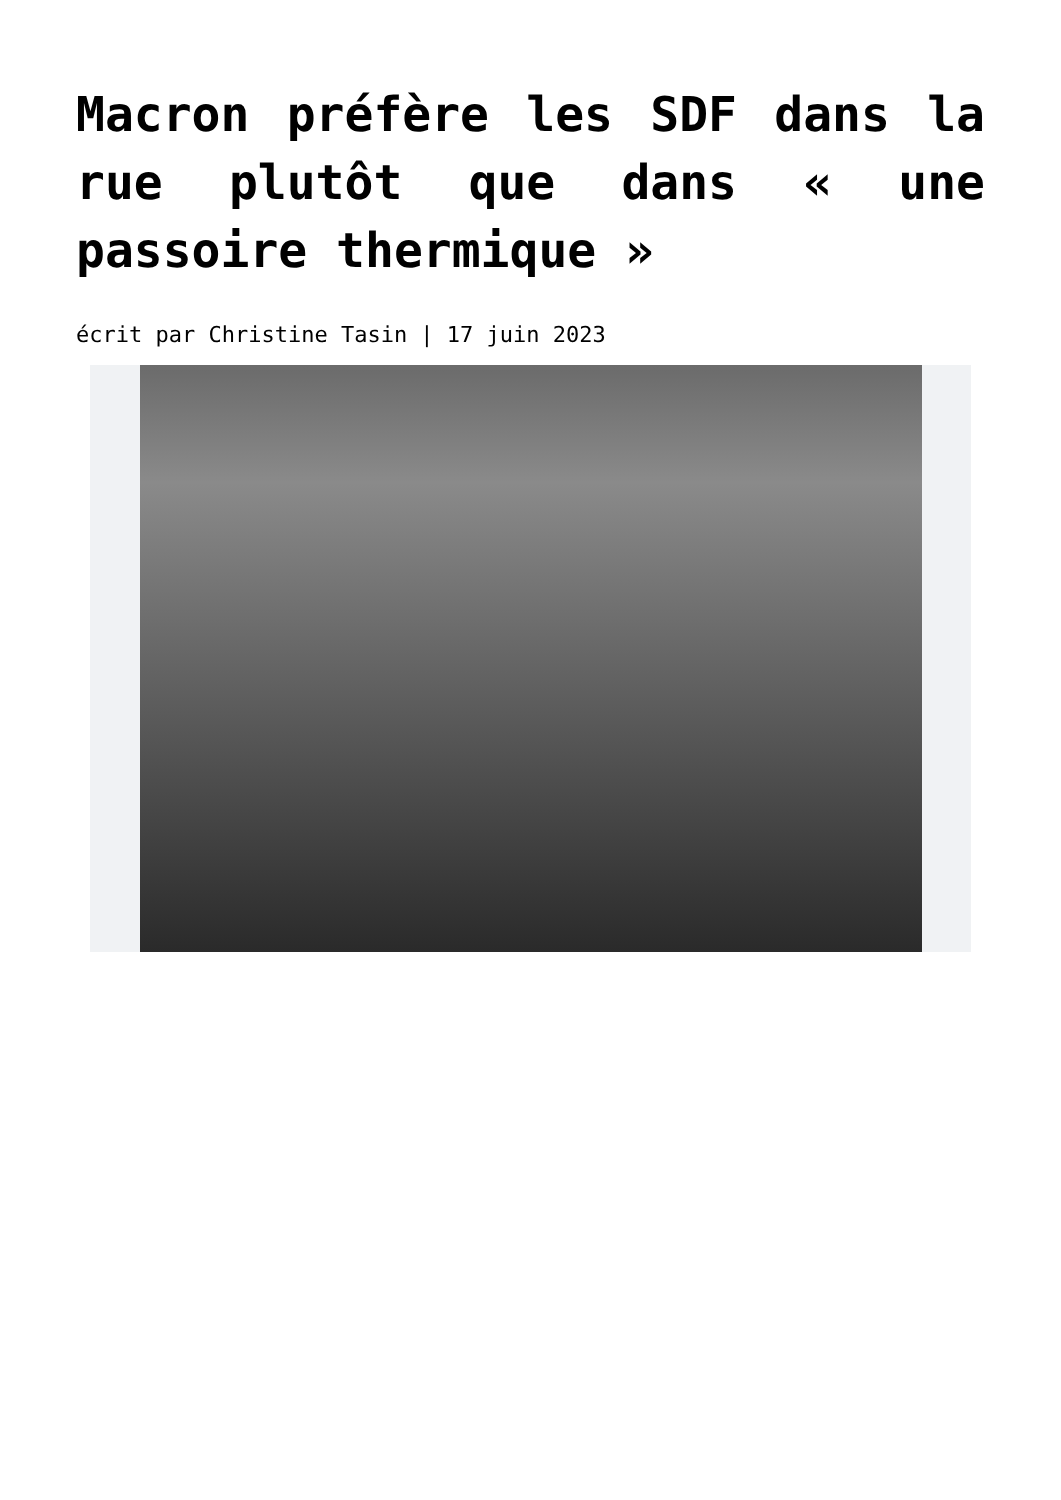Macron préfère les SDF dans la rue plutôt que dans « une passoire thermique »
écrit par Christine Tasin | 17 juin 2023